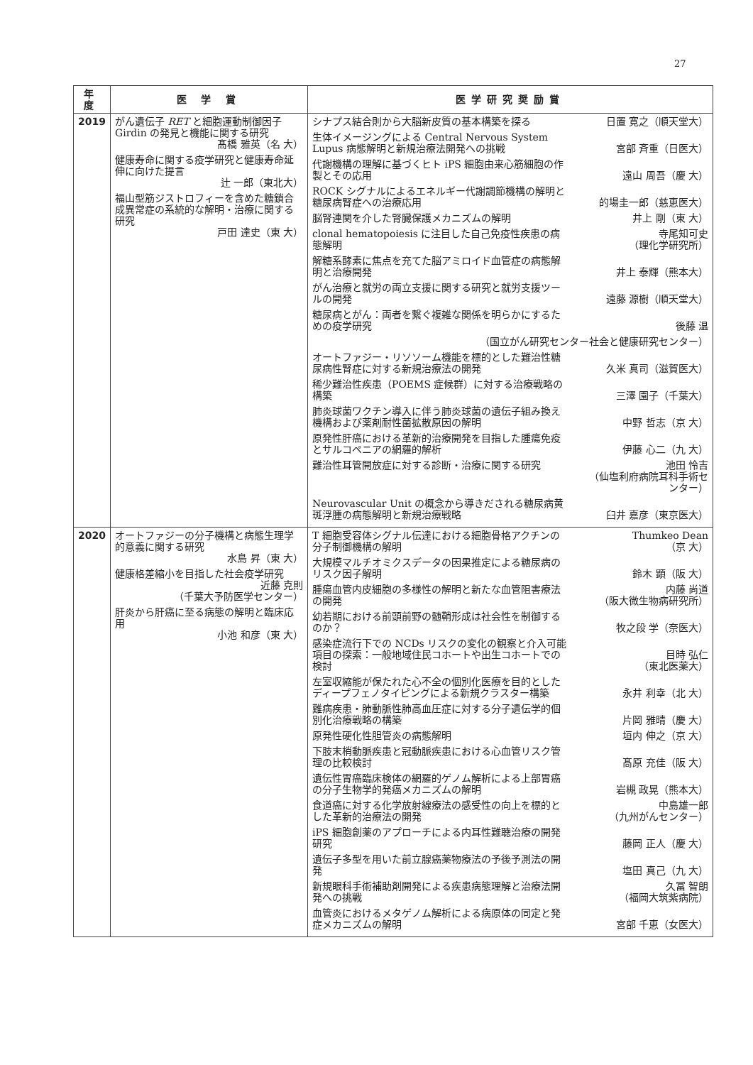27
| 年度 | 医 学 賞 | 医学研究奨励賞 |
| --- | --- | --- |
| 2019 | がん遺伝子 RET と細胞運動制御因子 Girdin の発見と機能に関する研究 髙橋 雅英（名 大） 健康寿命に関する疫学研究と健康寿命延伸に向けた提言 辻 一郎（東北大） 福山型筋ジストロフィーを含めた糖鎖合成異常症の系統的な解明・治療に関する研究 戸田 達史（東 大） | シナプス結合則から大脳新皮質の基本構築を探る 日置 寛之（順天堂大） 生体イメージングによる Central Nervous System Lupus 病態解明と新規治療法開発への挑戦 宮部 斉重（日医大） 代謝機構の理解に基づくヒト iPS 細胞由来心筋細胞の作製とその応用 遠山 周吾（慶 大） ROCK シグナルによるエネルギー代謝調節機構の解明と糖尿病腎症への治療応用 的場圭一郎（慈恵医大） 脳腎連関を介した腎臓保護メカニズムの解明 井上 剛（東 大） clonal hematopoiesis に注目した自己免疫性疾患の病態解明 寺尾知可史 （理化学研究所） 解糖系酵素に焦点を充てた脳アミロイド血管症の病態解明と治療開発 井上 泰輝（熊本大） がん治療と就労の両立支援に関する研究と就労支援ツールの開発 遠藤 源樹（順天堂大） 糖尿病とがん：両者を繋ぐ複雑な関係を明らかにするための疫学研究 後藤 温 （国立がん研究センター社会と健康研究センター） オートファジー・リソソーム機能を標的とした難治性糖尿病性腎症に対する新規治療法の開発 久米 真司（滋賀医大） 稀少難治性疾患（POEMS 症候群）に対する治療戦略の構築 三澤 園子（千葉大） 肺炎球菌ワクチン導入に伴う肺炎球菌の遺伝子組み換え機構および薬剤耐性菌拡散原因の解明 中野 哲志（京 大） 原発性肝癌における革新的治療開発を目指した腫瘍免疫とサルコペニアの網羅的解析 伊藤 心二（九 大） 難治性耳管開放症に対する診断・治療に関する研究 池田 怜吉 （仙塩利府病院耳科手術センター） Neurovascular Unit の概念から導きだされる糖尿病黄斑浮腫の病態解明と新規治療戦略 臼井 嘉彦（東京医大） |
| 2020 | オートファジーの分子機構と病態生理学的意義に関する研究 水島 昇（東 大） 健康格差縮小を目指した社会疫学研究 近藤 克則 （千葉大予防医学センター） 肝炎から肝癌に至る病態の解明と臨床応用 小池 和彦（東 大） | T 細胞受容体シグナル伝達における細胞骨格アクチンの分子制御機構の解明 Thumkeo Dean （京 大） 大規模マルチオミクスデータの因果推定による糖尿病のリスク因子解明 鈴木 顕（阪 大） 腫瘍血管内皮細胞の多様性の解明と新たな血管阻害療法の開発 内藤 尚道 （阪大微生物病研究所） 幼若期における前頭前野の髄鞘形成は社会性を制御するのか？ 牧之段 学（奈医大） 感染症流行下での NCDs リスクの変化の観察と介入可能項目の探索：一般地域住民コホートや出生コホートでの検討 目時 弘仁 （東北医薬大） 左室収縮能が保たれた心不全の個別化医療を目的としたディープフェノタイピングによる新規クラスター構築 永井 利幸（北 大） 難病疾患・肺動脈性肺高血圧症に対する分子遺伝学的個別化治療戦略の構築 片岡 雅晴（慶 大） 原発性硬化性胆管炎の病態解明 垣内 伸之（京 大） 下肢末梢動脈疾患と冠動脈疾患における心血管リスク管理の比較検討 髙原 充佳（阪 大） 遺伝性胃癌臨床検体の網羅的ゲノム解析による上部胃癌の分子生物学的発癌メカニズムの解明 岩槻 政晃（熊本大） 食道癌に対する化学放射線療法の感受性の向上を標的とした革新的治療法の開発 中島雄一郎 （九州がんセンター） iPS 細胞創薬のアプローチによる内耳性難聴治療の開発研究 藤岡 正人（慶 大） 遺伝子多型を用いた前立腺癌薬物療法の予後予測法の開発 塩田 真己（九 大） 新規眼科手術補助剤開発による疾患病態理解と治療法開発への挑戦 久冨 智朗 （福岡大筑紫病院） 血管炎におけるメタゲノム解析による病原体の同定と発症メカニズムの解明 宮部 千恵（女医大） |